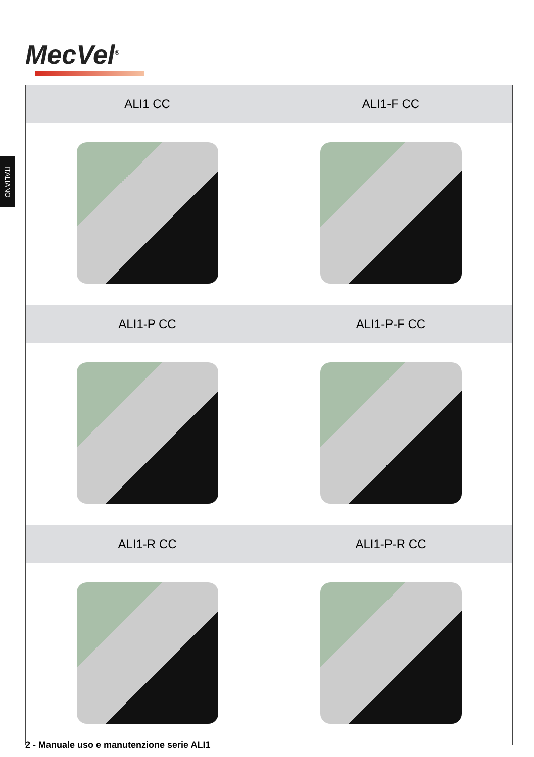MecVel<sup>®</sup>
ITALIANO
| ALI1 CC | ALI1-F CC |
| --- | --- |
| ALI1-P CC | ALI1-P-F CC |
| ALI1-R CC | ALI1-P-R CC |
2 - Manuale uso e manutenzione serie ALI1